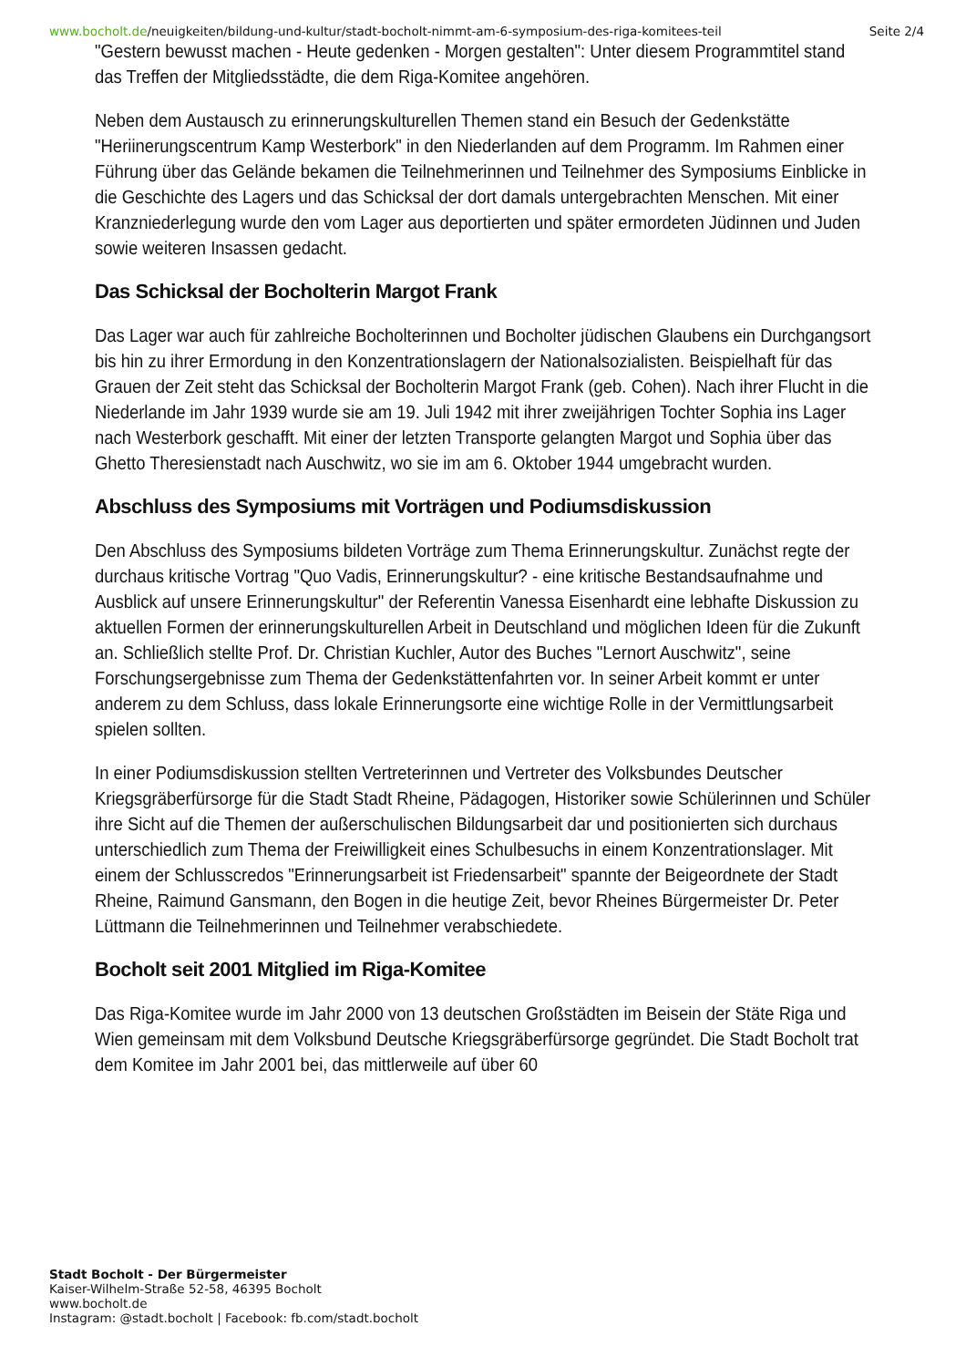www.bocholt.de/neuigkeiten/bildung-und-kultur/stadt-bocholt-nimmt-am-6-symposium-des-riga-komitees-teil
Seite 2/4
"Gestern bewusst machen - Heute gedenken - Morgen gestalten": Unter diesem Programmtitel stand das Treffen der Mitgliedsstädte, die dem Riga-Komitee angehören.
Neben dem Austausch zu erinnerungskulturellen Themen stand ein Besuch der Gedenkstätte "Heriinerungscentrum Kamp Westerbork" in den Niederlanden auf dem Programm. Im Rahmen einer Führung über das Gelände bekamen die Teilnehmerinnen und Teilnehmer des Symposiums Einblicke in die Geschichte des Lagers und das Schicksal der dort damals untergebrachten Menschen. Mit einer Kranzniederlegung wurde den vom Lager aus deportierten und später ermordeten Jüdinnen und Juden sowie weiteren Insassen gedacht.
Das Schicksal der Bocholterin Margot Frank
Das Lager war auch für zahlreiche Bocholterinnen und Bocholter jüdischen Glaubens ein Durchgangsort bis hin zu ihrer Ermordung in den Konzentrationslagern der Nationalsozialisten. Beispielhaft für das Grauen der Zeit steht das Schicksal der Bocholterin Margot Frank (geb. Cohen). Nach ihrer Flucht in die Niederlande im Jahr 1939 wurde sie am 19. Juli 1942 mit ihrer zweijährigen Tochter Sophia ins Lager nach Westerbork geschafft. Mit einer der letzten Transporte gelangten Margot und Sophia über das Ghetto Theresienstadt nach Auschwitz, wo sie im am 6. Oktober 1944 umgebracht wurden.
Abschluss des Symposiums mit Vorträgen und Podiumsdiskussion
Den Abschluss des Symposiums bildeten Vorträge zum Thema Erinnerungskultur. Zunächst regte der durchaus kritische Vortrag "Quo Vadis, Erinnerungskultur? - eine kritische Bestandsaufnahme und Ausblick auf unsere Erinnerungskultur" der Referentin Vanessa Eisenhardt eine lebhafte Diskussion zu aktuellen Formen der erinnerungskulturellen Arbeit in Deutschland und möglichen Ideen für die Zukunft an. Schließlich stellte Prof. Dr. Christian Kuchler, Autor des Buches "Lernort Auschwitz", seine Forschungsergebnisse zum Thema der Gedenkstättenfahrten vor. In seiner Arbeit kommt er unter anderem zu dem Schluss, dass lokale Erinnerungsorte eine wichtige Rolle in der Vermittlungsarbeit spielen sollten.
In einer Podiumsdiskussion stellten Vertreterinnen und Vertreter des Volksbundes Deutscher Kriegsgräberfürsorge für die Stadt Stadt Rheine, Pädagogen, Historiker sowie Schülerinnen und Schüler ihre Sicht auf die Themen der außerschulischen Bildungsarbeit dar und positionierten sich durchaus unterschiedlich zum Thema der Freiwilligkeit eines Schulbesuchs in einem Konzentrationslager. Mit einem der Schlusscredos "Erinnerungsarbeit ist Friedensarbeit" spannte der Beigeordnete der Stadt Rheine, Raimund Gansmann, den Bogen in die heutige Zeit, bevor Rheines Bürgermeister Dr. Peter Lüttmann die Teilnehmerinnen und Teilnehmer verabschiedete.
Bocholt seit 2001 Mitglied im Riga-Komitee
Das Riga-Komitee wurde im Jahr 2000 von 13 deutschen Großstädten im Beisein der Stäte Riga und Wien gemeinsam mit dem Volksbund Deutsche Kriegsgräberfürsorge gegründet. Die Stadt Bocholt trat dem Komitee im Jahr 2001 bei, das mittlerweile auf über 60
Stadt Bocholt - Der Bürgermeister
Kaiser-Wilhelm-Straße 52-58, 46395 Bocholt
www.bocholt.de
Instagram: @stadt.bocholt | Facebook: fb.com/stadt.bocholt